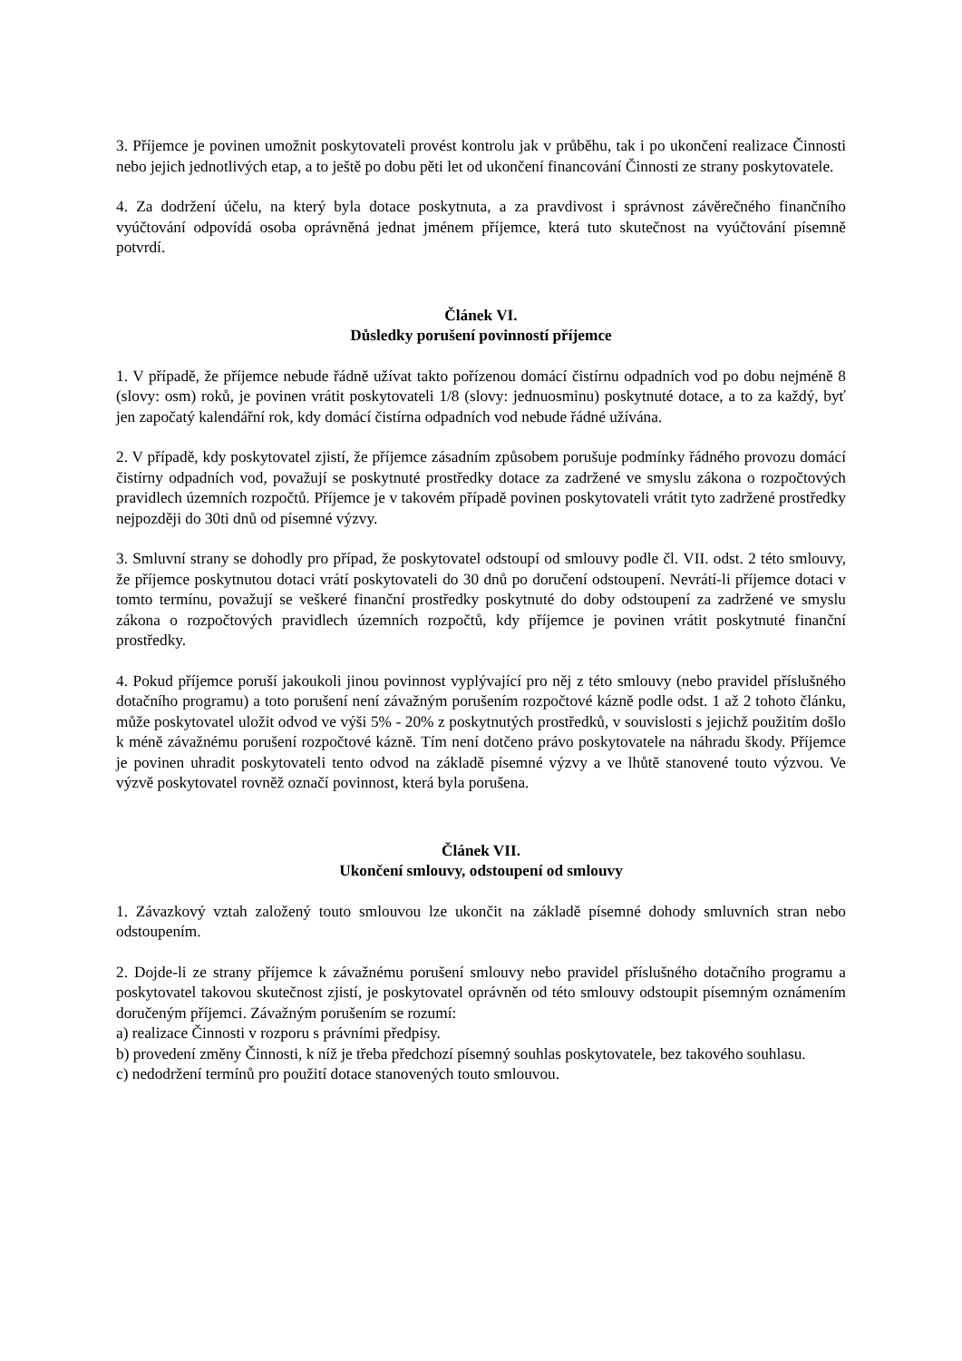3. Příjemce je povinen umožnit poskytovateli provést kontrolu jak v průběhu, tak i po ukončení realizace Činnosti nebo jejich jednotlivých etap, a to ještě po dobu pěti let od ukončení financování Činnosti ze strany poskytovatele.
4. Za dodržení účelu, na který byla dotace poskytnuta, a za pravdivost i správnost závěrečného finančního vyúčtování odpovídá osoba oprávněná jednat jménem příjemce, která tuto skutečnost na vyúčtování písemně potvrdí.
Článek VI.
Důsledky porušení povinností příjemce
1. V případě, že příjemce nebude řádně užívat takto pořízenou domácí čistírnu odpadních vod po dobu nejméně 8 (slovy: osm) roků, je povinen vrátit poskytovateli 1/8 (slovy: jednuosminu) poskytnuté dotace, a to za každý, byť jen započatý kalendářní rok, kdy domácí čistírna odpadních vod nebude řádné užívána.
2. V případě, kdy poskytovatel zjistí, že příjemce zásadním způsobem porušuje podmínky řádného provozu domácí čistírny odpadních vod, považují se poskytnuté prostředky dotace za zadržené ve smyslu zákona o rozpočtových pravidlech územních rozpočtů. Příjemce je v takovém případě povinen poskytovateli vrátit tyto zadržené prostředky nejpozději do 30ti dnů od písemné výzvy.
3. Smluvní strany se dohodly pro případ, že poskytovatel odstoupí od smlouvy podle čl. VII. odst. 2 této smlouvy, že příjemce poskytnutou dotaci vrátí poskytovateli do 30 dnů po doručení odstoupení. Nevrátí-li příjemce dotaci v tomto termínu, považují se veškeré finanční prostředky poskytnuté do doby odstoupení za zadržené ve smyslu zákona o rozpočtových pravidlech územních rozpočtů, kdy příjemce je povinen vrátit poskytnuté finanční prostředky.
4. Pokud příjemce poruší jakoukoli jinou povinnost vyplývající pro něj z této smlouvy (nebo pravidel příslušného dotačního programu) a toto porušení není závažným porušením rozpočtové kázně podle odst. 1 až 2 tohoto článku, může poskytovatel uložit odvod ve výši 5% - 20% z poskytnutých prostředků, v souvislosti s jejichž použitím došlo k méně závažnému porušení rozpočtové kázně. Tím není dotčeno právo poskytovatele na náhradu škody. Příjemce je povinen uhradit poskytovateli tento odvod na základě písemné výzvy a ve lhůtě stanovené touto výzvou. Ve výzvě poskytovatel rovněž označí povinnost, která byla porušena.
Článek VII.
Ukončení smlouvy, odstoupení od smlouvy
1. Závazkový vztah založený touto smlouvou lze ukončit na základě písemné dohody smluvních stran nebo odstoupením.
2. Dojde-li ze strany příjemce k závažnému porušení smlouvy nebo pravidel příslušného dotačního programu a poskytovatel takovou skutečnost zjistí, je poskytovatel oprávněn od této smlouvy odstoupit písemným oznámením doručeným příjemci. Závažným porušením se rozumí:
a) realizace Činnosti v rozporu s právními předpisy.
b) provedení změny Činnosti, k níž je třeba předchozí písemný souhlas poskytovatele, bez takového souhlasu.
c) nedodržení termínů pro použití dotace stanovených touto smlouvou.